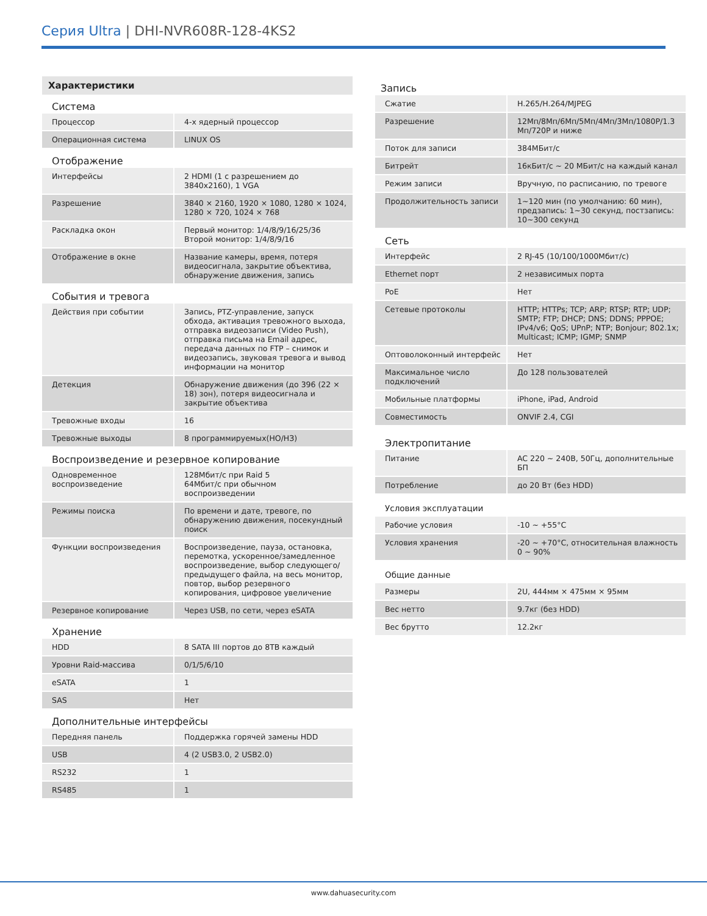Серия Ultra | DHI-NVR608R-128-4KS2
Характеристики
Система
| Процессор | 4-х ядерный процессор |
| Операционная система | LINUX OS |
Отображение
| Интерфейсы | 2 HDMI (1 с разрешением до 3840x2160), 1 VGA |
| Разрешение | 3840 × 2160, 1920 × 1080, 1280 × 1024, 1280 × 720, 1024 × 768 |
| Раскладка окон | Первый монитор: 1/4/8/9/16/25/36 Второй монитор: 1/4/8/9/16 |
| Отображение в окне | Название камеры, время, потеря видеосигнала, закрытие объектива, обнаружение движения, запись |
События и тревога
| Действия при событии | Запись, PTZ-управление, запуск обхода, активация тревожного выхода, отправка видеозаписи (Video Push), отправка письма на Email адрес, передача данных по FTP – снимок и видеозапись, звуковая тревога и вывод информации на монитор |
| Детекция | Обнаружение движения (до 396 (22 × 18) зон), потеря видеосигнала и закрытие объектива |
| Тревожные входы | 16 |
| Тревожные выходы | 8 программируемых(НО/НЗ) |
Воспроизведение и резервное копирование
| Одновременное воспроизведение | 128Мбит/с при Raid 5 64Мбит/с при обычном воспроизведении |
| Режимы поиска | По времени и дате, тревоге, по обнаружению движения, посекундный поиск |
| Функции воспроизведения | Воспроизведение, пауза, остановка, перемотка, ускоренное/замедленное воспроизведение, выбор следующего/предыдущего файла, на весь монитор, повтор, выбор резервного копирования, цифровое увеличение |
| Резервное копирование | Через USB, по сети, через eSATA |
Хранение
| HDD | 8 SATA III портов до 8TB каждый |
| Уровни Raid-массива | 0/1/5/6/10 |
| eSATA | 1 |
| SAS | Нет |
Дополнительные интерфейсы
| Передняя панель | Поддержка горячей замены HDD |
| USB | 4 (2 USB3.0, 2 USB2.0) |
| RS232 | 1 |
| RS485 | 1 |
Запись
| Сжатие | H.265/H.264/MJPEG |
| Разрешение | 12Мп/8Мп/6Мп/5Мп/4Мп/3Мп/1080P/1.3 Мп/720P и ниже |
| Поток для записи | 384МБит/с |
| Битрейт | 16кБит/с ~ 20 МБит/с на каждый канал |
| Режим записи | Вручную, по расписанию, по тревоге |
| Продолжительность записи | 1~120 мин (по умолчанию: 60 мин), предзапись: 1~30 секунд, постзапись: 10~300 секунд |
Сеть
| Интерфейс | 2 RJ-45 (10/100/1000Мбит/с) |
| Ethernet порт | 2 независимых порта |
| PoE | Нет |
| Сетевые протоколы | HTTP; HTTPs; TCP; ARP; RTSP; RTP; UDP; SMTP; FTP; DHCP; DNS; DDNS; PPPOE; IPv4/v6; QoS; UPnP; NTP; Bonjour; 802.1x; Multicast; ICMP; IGMP; SNMP |
| Оптоволоконный интерфейс | Нет |
| Максимальное число подключений | До 128 пользователей |
| Мобильные платформы | iPhone, iPad, Android |
| Совместимость | ONVIF 2.4, CGI |
Электропитание
| Питание | AC 220 ~ 240В, 50Гц, дополнительные БП |
| Потребление | до 20 Вт (без HDD) |
Условия эксплуатации
| Рабочие условия | -10 ~ +55°C |
| Условия хранения | -20 ~ +70°C, относительная влажность 0 ~ 90% |
Общие данные
| Размеры | 2U, 444мм × 475мм × 95мм |
| Вес нетто | 9.7кг (без HDD) |
| Вес брутто | 12.2кг |
www.dahuasecurity.com